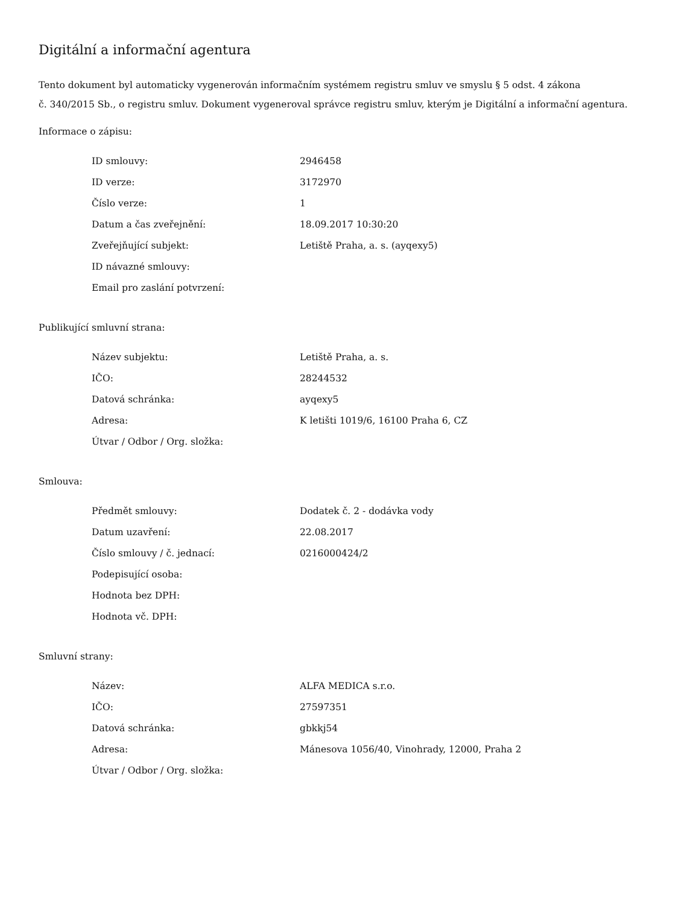Digitální a informační agentura
Tento dokument byl automaticky vygenerován informačním systémem registru smluv ve smyslu § 5 odst. 4 zákona
č. 340/2015 Sb., o registru smluv. Dokument vygeneroval správce registru smluv, kterým je Digitální a informační agentura.
Informace o zápisu:
| ID smlouvy: | 2946458 |
| ID verze: | 3172970 |
| Číslo verze: | 1 |
| Datum a čas zveřejnění: | 18.09.2017 10:30:20 |
| Zveřejňující subjekt: | Letiště Praha, a. s. (ayqexy5) |
| ID návazné smlouvy: | |
| Email pro zaslání potvrzení: | |
Publikující smluvní strana:
| Název subjektu: | Letiště Praha, a. s. |
| IČO: | 28244532 |
| Datová schránka: | ayqexy5 |
| Adresa: | K letišti 1019/6, 16100 Praha 6, CZ |
| Útvar / Odbor / Org. složka: | |
Smlouva:
| Předmět smlouvy: | Dodatek č. 2 - dodávka vody |
| Datum uzavření: | 22.08.2017 |
| Číslo smlouvy / č. jednací: | 0216000424/2 |
| Podepisující osoba: | |
| Hodnota bez DPH: | |
| Hodnota vč. DPH: | |
Smluvní strany:
| Název: | ALFA MEDICA s.r.o. |
| IČO: | 27597351 |
| Datová schránka: | gbkkj54 |
| Adresa: | Mánesova 1056/40, Vinohrady, 12000, Praha 2 |
| Útvar / Odbor / Org. složka: | |